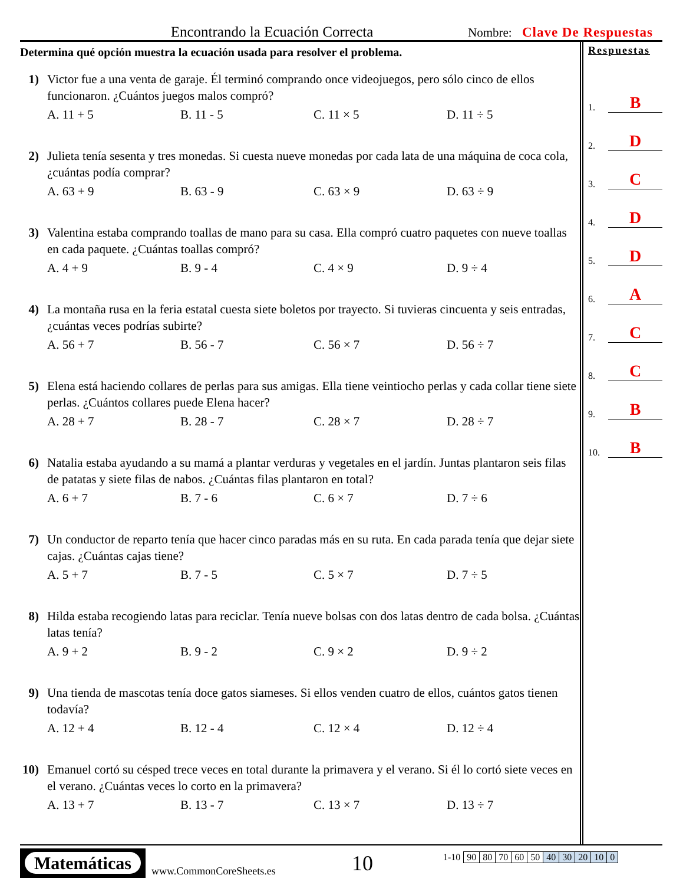Encontrando la Ecuación Correcta
Nombre: Clave De Respuestas
Determina qué opción muestra la ecuación usada para resolver el problema.
1) Victor fue a una venta de garaje. Él terminó comprando once videojuegos, pero sólo cinco de ellos funcionaron. ¿Cuántos juegos malos compró?
A. 11 + 5 B. 11 - 5 C. 11 × 5 D. 11 ÷ 5
2) Julieta tenía sesenta y tres monedas. Si cuesta nueve monedas por cada lata de una máquina de coca cola, ¿cuántas podía comprar?
A. 63 + 9 B. 63 - 9 C. 63 × 9 D. 63 ÷ 9
3) Valentina estaba comprando toallas de mano para su casa. Ella compró cuatro paquetes con nueve toallas en cada paquete. ¿Cuántas toallas compró?
A. 4 + 9 B. 9 - 4 C. 4 × 9 D. 9 ÷ 4
4) La montaña rusa en la feria estatal cuesta siete boletos por trayecto. Si tuvieras cincuenta y seis entradas, ¿cuántas veces podrías subirte?
A. 56 + 7 B. 56 - 7 C. 56 × 7 D. 56 ÷ 7
5) Elena está haciendo collares de perlas para sus amigas. Ella tiene veintiocho perlas y cada collar tiene siete perlas. ¿Cuántos collares puede Elena hacer?
A. 28 + 7 B. 28 - 7 C. 28 × 7 D. 28 ÷ 7
6) Natalia estaba ayudando a su mamá a plantar verduras y vegetales en el jardín. Juntas plantaron seis filas de patatas y siete filas de nabos. ¿Cuántas filas plantaron en total?
A. 6 + 7 B. 7 - 6 C. 6 × 7 D. 7 ÷ 6
7) Un conductor de reparto tenía que hacer cinco paradas más en su ruta. En cada parada tenía que dejar siete cajas. ¿Cuántas cajas tiene?
A. 5 + 7 B. 7 - 5 C. 5 × 7 D. 7 ÷ 5
8) Hilda estaba recogiendo latas para reciclar. Tenía nueve bolsas con dos latas dentro de cada bolsa. ¿Cuántas latas tenía?
A. 9 + 2 B. 9 - 2 C. 9 × 2 D. 9 ÷ 2
9) Una tienda de mascotas tenía doce gatos siameses. Si ellos venden cuatro de ellos, cuántos gatos tienen todavía?
A. 12 + 4 B. 12 - 4 C. 12 × 4 D. 12 ÷ 4
10) Emanuel cortó su césped trece veces en total durante la primavera y el verano. Si él lo cortó siete veces en el verano. ¿Cuántas veces lo corto en la primavera?
A. 13 + 7 B. 13 - 7 C. 13 × 7 D. 13 ÷ 7
Respuestas
1. B
2. D
3. C
4. D
5. D
6. A
7. C
8. C
9. B
10. B
Matemáticas
www.CommonCoreSheets.es
10
| 1-10 | 90 | 80 | 70 | 60 | 50 | 40 | 30 | 20 | 10 | 0 |